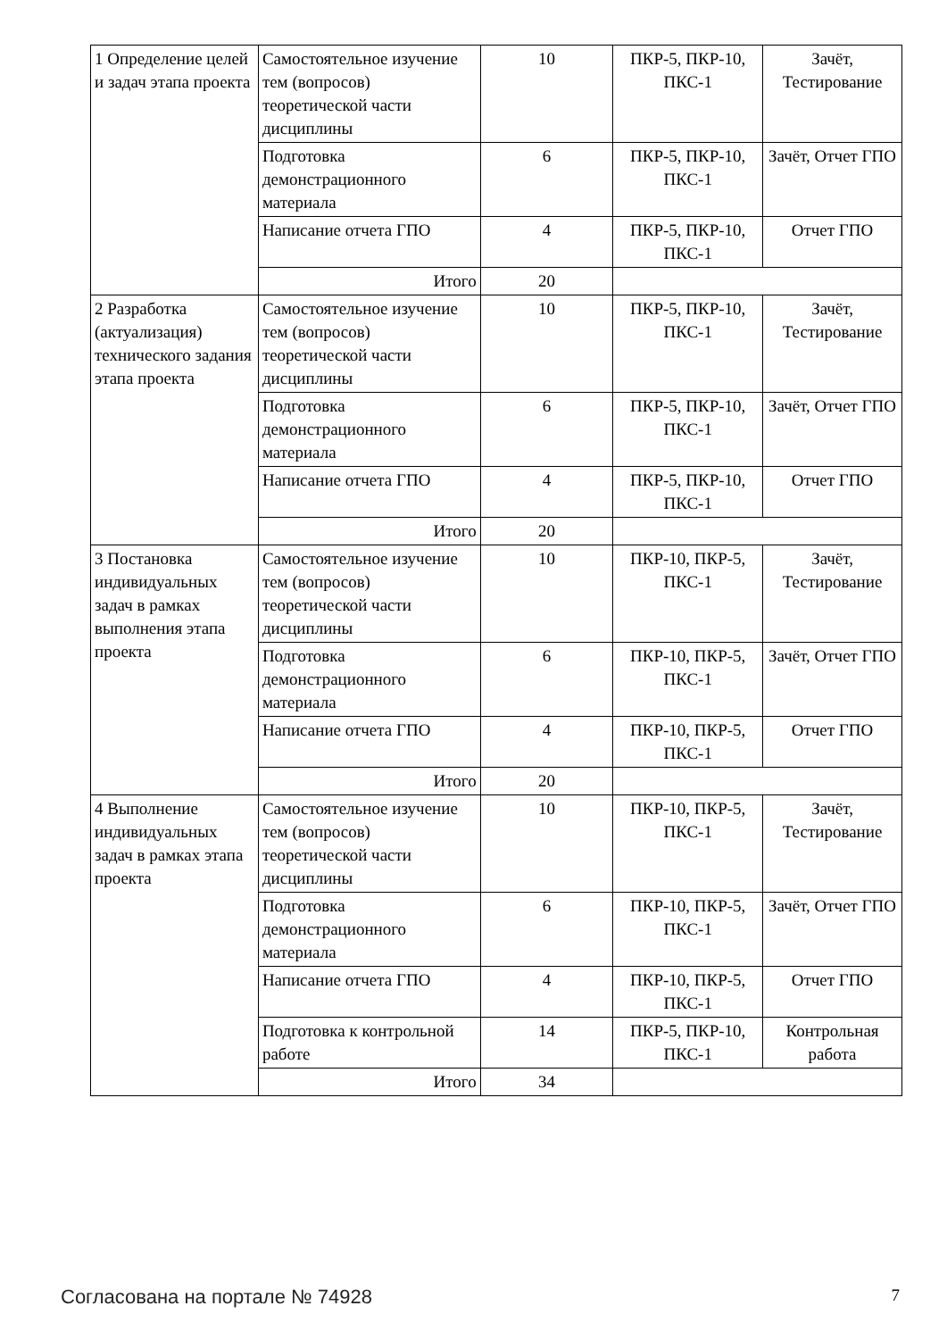| 1 Определение целей и задач этапа проекта | Самостоятельное изучение тем (вопросов) теоретической части дисциплины | 10 | ПКР-5, ПКР-10, ПКС-1 | Зачёт, Тестирование |
| | Подготовка демонстрационного материала | 6 | ПКР-5, ПКР-10, ПКС-1 | Зачёт, Отчет ГПО |
| | Написание отчета ГПО | 4 | ПКР-5, ПКР-10, ПКС-1 | Отчет ГПО |
| | Итого | 20 | | |
| 2 Разработка (актуализация) технического задания этапа проекта | Самостоятельное изучение тем (вопросов) теоретической части дисциплины | 10 | ПКР-5, ПКР-10, ПКС-1 | Зачёт, Тестирование |
| | Подготовка демонстрационного материала | 6 | ПКР-5, ПКР-10, ПКС-1 | Зачёт, Отчет ГПО |
| | Написание отчета ГПО | 4 | ПКР-5, ПКР-10, ПКС-1 | Отчет ГПО |
| | Итого | 20 | | |
| 3 Постановка индивидуальных задач в рамках выполнения этапа проекта | Самостоятельное изучение тем (вопросов) теоретической части дисциплины | 10 | ПКР-10, ПКР-5, ПКС-1 | Зачёт, Тестирование |
| | Подготовка демонстрационного материала | 6 | ПКР-10, ПКР-5, ПКС-1 | Зачёт, Отчет ГПО |
| | Написание отчета ГПО | 4 | ПКР-10, ПКР-5, ПКС-1 | Отчет ГПО |
| | Итого | 20 | | |
| 4 Выполнение индивидуальных задач в рамках этапа проекта | Самостоятельное изучение тем (вопросов) теоретической части дисциплины | 10 | ПКР-10, ПКР-5, ПКС-1 | Зачёт, Тестирование |
| | Подготовка демонстрационного материала | 6 | ПКР-10, ПКР-5, ПКС-1 | Зачёт, Отчет ГПО |
| | Написание отчета ГПО | 4 | ПКР-10, ПКР-5, ПКС-1 | Отчет ГПО |
| | Подготовка к контрольной работе | 14 | ПКР-5, ПКР-10, ПКС-1 | Контрольная работа |
| | Итого | 34 | | |
Согласована на портале № 74928 7